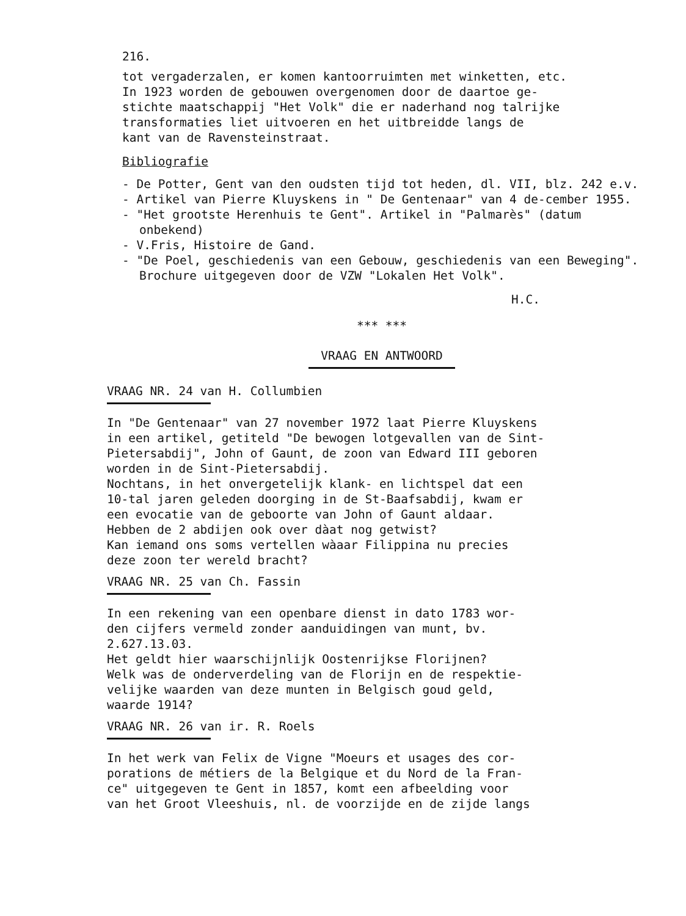216.
tot vergaderzalen, er komen kantoorruimten met winketten, etc.
In 1923 worden de gebouwen overgenomen door de daartoe ge-
stichte maatschappij "Het Volk" die er naderhand nog talrijke
transformaties liet uitvoeren en het uitbreidde langs de
kant van de Ravensteinstraat.
Bibliografie
- De Potter, Gent van den oudsten tijd tot heden, dl. VII, blz. 242 e.v.
- Artikel van Pierre Kluyskens in " De Gentenaar" van 4 de-cember 1955.
- "Het grootste Herenhuis te Gent". Artikel in "Palmarès" (datum onbekend)
- V.Fris, Histoire de Gand.
- "De Poel, geschiedenis van een Gebouw, geschiedenis van een Beweging". Brochure uitgegeven door de VZW "Lokalen Het Volk".
H.C.
*** ***
VRAAG EN ANTWOORD
VRAAG NR. 24 van H. Collumbien
In "De Gentenaar" van 27 november 1972 laat Pierre Kluyskens
in een artikel, getiteld "De bewogen lotgevallen van de Sint-
Pietersabdij", John of Gaunt, de zoon van Edward III geboren
worden in de Sint-Pietersabdij.
Nochtans, in het onvergetelijk klank- en lichtspel dat een
10-tal jaren geleden doorging in de St-Baafsabdij, kwam er
een evocatie van de geboorte van John of Gaunt aldaar.
Hebben de 2 abdijen ook over dàat nog getwist?
Kan iemand ons soms vertellen wàaar Filippina nu precies
deze zoon ter wereld bracht?
VRAAG NR. 25 van Ch. Fassin
In een rekening van een openbare dienst in dato 1783 wor-
den cijfers vermeld zonder aanduidingen van munt, bv.
2.627.13.03.
Het geldt hier waarschijnlijk Oostenrijkse Florijnen?
Welk was de onderverdeling van de Florijn en de respektie-
velijke waarden van deze munten in Belgisch goud geld,
waarde 1914?
VRAAG NR. 26 van ir. R. Roels
In het werk van Felix de Vigne "Moeurs et usages des cor-
porations de métiers de la Belgique et du Nord de la Fran-
ce" uitgegeven te Gent in 1857, komt een afbeelding voor
van het Groot Vleeshuis, nl. de voorzijde en de zijde langs